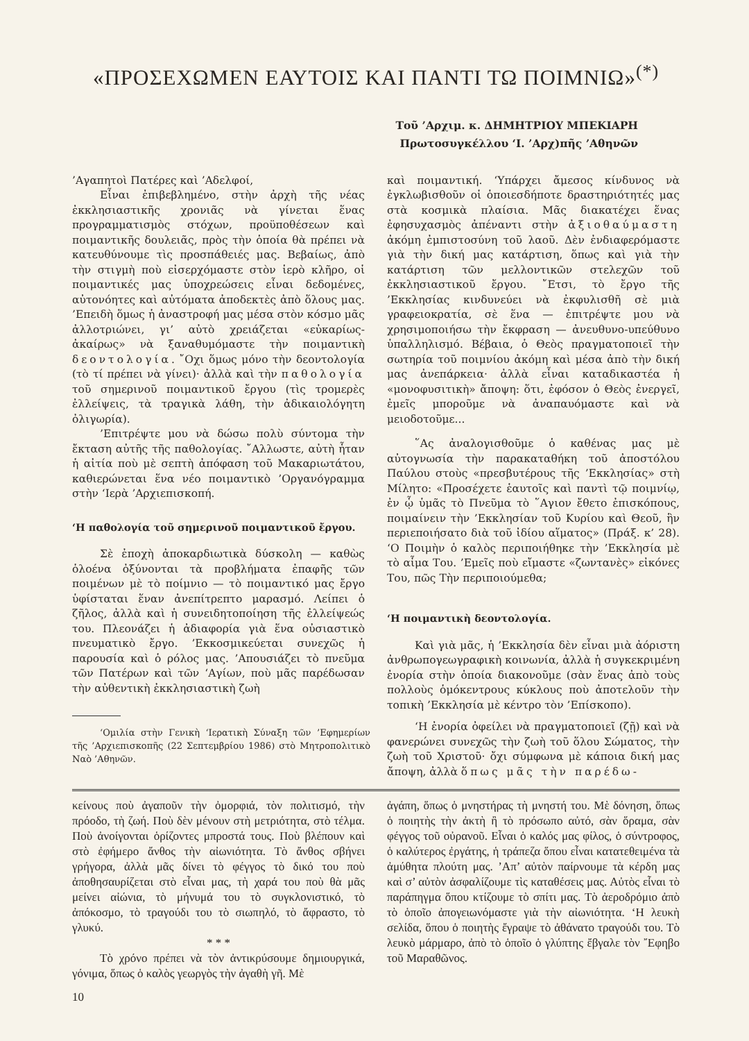«ΠΡΟΣΕΧΩΜΕΝ ΕΑΥΤΟΙΣ ΚΑΙ ΠΑΝΤΙ ΤΩ ΠΟΙΜΝΙΩ»<sup>(*)</sup>
Τοῦ ’Αρχιμ. κ. ΔΗΜΗΤΡΙΟΥ ΜΠΕΚΙΑΡΗ
Πρωτοσυγκέλλου ‘Ι. ’Αρχ)πῆς ’Αθηνῶν
’Αγαπητοὶ Πατέρες καὶ ’Αδελφοί,
Εἶναι ἐπιβεβλημένο, στὴν ἀρχὴ τῆς νέας ἐκκλησιαστικῆς χρονιᾶς νὰ γίνεται ἕνας προγραμματισμὸς στόχων, προϋποθέσεων καὶ ποιμαντικῆς δουλειᾶς, πρὸς τὴν ὁποία θὰ πρέπει νὰ κατευθύνουμε τὶς προσπάθειές μας. Βεβαίως, ἀπὸ τὴν στιγμὴ ποὺ εἰσερχόμαστε στὸν ἱερὸ κλῆρο, οἱ ποιμαντικές μας ὑποχρεώσεις εἶναι δεδομένες, αὐτονόητες καὶ αὐτόματα ἀποδεκτὲς ἀπὸ ὅλους μας. ’Επειδὴ ὅμως ἡ ἀναστροφή μας μέσα στὸν κόσμο μᾶς ἀλλοτριώνει, γι’ αὐτὸ χρειάζεται «εὐκαρίως-ἀκαίρως» νὰ ξαναθυμόμαστε τὴν ποιμαντικὴ δεοντολογία. ῎Οχι ὅμως μόνο τὴν δεοντολογία (τὸ τί πρέπει νὰ γίνει)· ἀλλὰ καὶ τὴν παθολογία τοῦ σημερινοῦ ποιμαντικοῦ ἔργου (τὶς τρομερὲς ἐλλείψεις, τὰ τραγικὰ λάθη, τὴν ἀδικαιολόγητη ὀλιγωρία).
’Επιτρέψτε μου νὰ δώσω πολὺ σύντομα τὴν ἔκταση αὐτῆς τῆς παθολογίας. ῎Αλλωστε, αὐτὴ ἦταν ἡ αἰτία ποὺ μὲ σεπτὴ ἀπόφαση τοῦ Μακαριωτάτου, καθιερώνεται ἕνα νέο ποιμαντικὸ ’Οργανόγραμμα στὴν ‘Ιερὰ ’Αρχιεπισκοπή.
‘Η παθολογία τοῦ σημερινοῦ ποιμαντικοῦ ἔργου.
Σὲ ἐποχὴ ἀποκαρδιωτικὰ δύσκολη — καθὼς ὁλοένα ὀξύνονται τὰ προβλήματα ἐπαφῆς τῶν ποιμένων μὲ τὸ ποίμνιο — τὸ ποιμαντικό μας ἔργο ὑφίσταται ἕναν ἀνεπίτρεπτο μαρασμό. Λείπει ὁ ζῆλος, ἀλλὰ καὶ ἡ συνειδητοποίηση τῆς ἐλλείψεώς του. Πλεονάζει ἡ ἀδιαφορία γιὰ ἕνα οὐσιαστικὸ πνευματικὸ ἔργο. ’Εκκοσμικεύεται συνεχῶς ἡ παρουσία καὶ ὁ ρόλος μας. ’Απουσιάζει τὸ πνεῦμα τῶν Πατέρων καὶ τῶν ‘Αγίων, ποὺ μᾶς παρέδωσαν τὴν αὐθεντικὴ ἐκκλησιαστικὴ ζωὴ
‘Ομιλία στὴν Γενικὴ ‘Ιερατικὴ Σύναξη τῶν ’Εφημερίων τῆς ’Αρχιεπισκοπῆς (22 Σεπτεμβρίου 1986) στὸ Μητροπολιτικὸ Ναὸ ’Αθηνῶν.
καὶ ποιμαντική. ‘Υπάρχει ἄμεσος κίνδυνος νὰ ἐγκλωβισθοῦν οἱ ὁποιεσδήποτε δραστηριότητές μας στὰ κοσμικὰ πλαίσια. Μᾶς διακατέχει ἕνας ἐφησυχασμὸς ἀπέναντι στὴν ἀξιοθαύμαστη ἀκόμη ἐμπιστοσύνη τοῦ λαοῦ. Δὲν ἐνδιαφερόμαστε γιὰ τὴν δική μας κατάρτιση, ὅπως καὶ γιὰ τὴν κατάρτιση τῶν μελλοντικῶν στελεχῶν τοῦ ἐκκλησιαστικοῦ ἔργου. ῎Ετσι, τὸ ἔργο τῆς ’Εκκλησίας κινδυνεύει νὰ ἐκφυλισθῆ σὲ μιὰ γραφειοκρατία, σὲ ἕνα — ἐπιτρέψτε μου νὰ χρησιμοποιήσω τὴν ἔκφραση — ἀνευθυνο-υπεύθυνο ὑπαλληλισμό. Βέβαια, ὁ Θεὸς πραγματοποιεῖ τὴν σωτηρία τοῦ ποιμνίου ἀκόμη καὶ μέσα ἀπὸ τὴν δική μας ἀνεπάρκεια· ἀλλὰ εἶναι καταδικαστέα ἡ «μονοφυσιτικὴ» ἄποψη: ὅτι, ἐφόσον ὁ Θεὸς ἐνεργεῖ, ἐμεῖς μποροῦμε νὰ ἀναπαυόμαστε καὶ νὰ μειοδοτοῦμε...
῞Ας ἀναλογισθοῦμε ὁ καθένας μας μὲ αὐτογνωσία τὴν παρακαταθήκη τοῦ ἀποστόλου Παύλου στοὺς «πρεσβυτέρους τῆς ’Εκκλησίας» στὴ Μίλητο: «Προσέχετε ἑαυτοῖς καὶ παντὶ τῷ ποιμνίῳ, ἐν ᾧ ὑμᾶς τὸ Πνεῦμα τὸ ῞Αγιον ἔθετο ἐπισκόπους, ποιμαίνειν τὴν ’Εκκλησίαν τοῦ Κυρίου καὶ Θεοῦ, ἣν περιεποιήσατο διὰ τοῦ ἰδίου αἵματος» (Πράξ. κ’ 28). ‘Ο Ποιμὴν ὁ καλὸς περιποιήθηκε τὴν ’Εκκλησία μὲ τὸ αἷμα Του. ’Εμεῖς ποὺ εἴμαστε «ζωντανὲς» εἰκόνες Του, πῶς Τὴν περιποιούμεθα;
‘Η ποιμαντικὴ δεοντολογία.
Καὶ γιὰ μᾶς, ἡ ’Εκκλησία δὲν εἶναι μιὰ ἀόριστη ἀνθρωπογεωγραφικὴ κοινωνία, ἀλλὰ ἡ συγκεκριμένη ἐνορία στὴν ὁποία διακονοῦμε (σὰν ἕνας ἀπὸ τοὺς πολλοὺς ὁμόκεντρους κύκλους ποὺ ἀποτελοῦν τὴν τοπικὴ ’Εκκλησία μὲ κέντρο τὸν ’Επίσκοπο).
‘Η ἐνορία ὀφείλει νὰ πραγματοποιεῖ (ζῇ) καὶ νὰ φανερώνει συνεχῶς τὴν ζωὴ τοῦ ὅλου Σώματος, τὴν ζωὴ τοῦ Χριστοῦ· ὄχι σύμφωνα μὲ κάποια δική μας ἄποψη, ἀλλὰ ὅπως μᾶς τὴν παρέδω-
κείνους ποὺ ἀγαποῦν τὴν ὀμορφιά, τὸν πολιτισμό, τὴν πρόοδο, τὴ ζωή. Ποὺ δὲν μένουν στὴ μετριότητα, στὸ τέλμα. Ποὺ ἀνοίγονται ὁρίζοντες μπροστά τους. Ποὺ βλέπουν καὶ στὸ ἐφήμερο ἄνθος τὴν αἰωνιότητα. Τὸ ἄνθος σβήνει γρήγορα, ἀλλὰ μᾶς δίνει τὸ φέγγος τὸ δικό του ποὺ ἀποθησαυρίζεται στὸ εἶναι μας, τὴ χαρά του ποὺ θὰ μᾶς μείνει αἰώνια, τὸ μήνυμά του τὸ συγκλονιστικό, τὸ ἀπόκοσμο, τὸ τραγούδι του τὸ σιωπηλό, τὸ ἄφραστο, τὸ γλυκύ.
* * *
Τὸ χρόνο πρέπει νὰ τὸν ἀντικρύσουμε δημιουργικά, γόνιμα, ὅπως ὁ καλὸς γεωργὸς τὴν ἀγαθὴ γῆ. Μὲ
10
ἀγάπη, ὅπως ὁ μνηστήρας τὴ μνηστή του. Μὲ δόνηση, ὅπως ὁ ποιητὴς τὴν ἀκτὴ ἢ τὸ πρόσωπο αὐτό, σὰν ὅραμα, σὰν φέγγος τοῦ οὐρανοῦ. Εἶναι ὁ καλός μας φίλος, ὁ σύντροφος, ὁ καλύτερος ἐργάτης, ἡ τράπεζα ὅπου εἶναι κατατεθειμένα τὰ ἀμύθητα πλούτη μας. ’Απ’ αὐτὸν παίρνουμε τὰ κέρδη μας καὶ σ’ αὐτὸν ἀσφαλίζουμε τὶς καταθέσεις μας. Αὐτὸς εἶναι τὸ παράπηγμα ὅπου κτίζουμε τὸ σπίτι μας. Τὸ ἀεροδρόμιο ἀπὸ τὸ ὁποῖο ἀπογειωνόμαστε γιὰ τὴν αἰωνιότητα. ‘Η λευκὴ σελίδα, ὅπου ὁ ποιητὴς ἔγραψε τὸ ἀθάνατο τραγούδι του. Τὸ λευκὸ μάρμαρο, ἀπὸ τὸ ὁποῖο ὁ γλύπτης ἔβγαλε τὸν ῎Εφηβο τοῦ Μαραθῶνος.